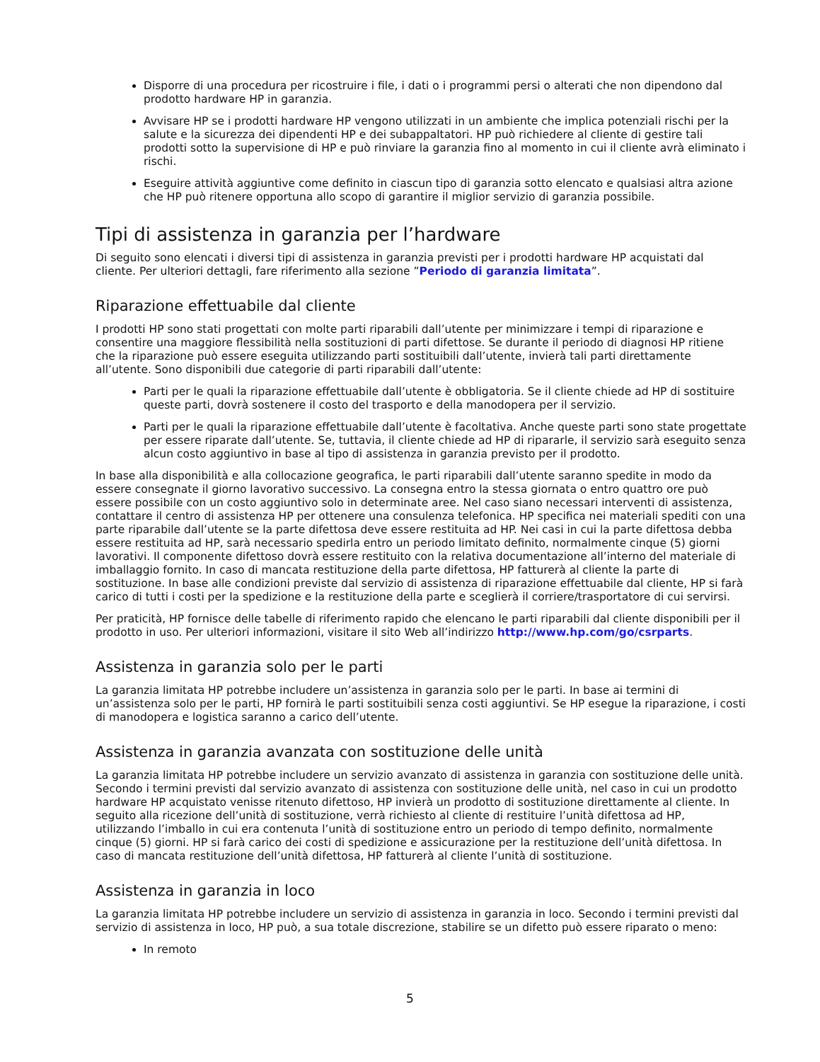Disporre di una procedura per ricostruire i file, i dati o i programmi persi o alterati che non dipendono dal prodotto hardware HP in garanzia.
Avvisare HP se i prodotti hardware HP vengono utilizzati in un ambiente che implica potenziali rischi per la salute e la sicurezza dei dipendenti HP e dei subappaltatori. HP può richiedere al cliente di gestire tali prodotti sotto la supervisione di HP e può rinviare la garanzia fino al momento in cui il cliente avrà eliminato i rischi.
Eseguire attività aggiuntive come definito in ciascun tipo di garanzia sotto elencato e qualsiasi altra azione che HP può ritenere opportuna allo scopo di garantire il miglior servizio di garanzia possibile.
Tipi di assistenza in garanzia per l’hardware
Di seguito sono elencati i diversi tipi di assistenza in garanzia previsti per i prodotti hardware HP acquistati dal cliente. Per ulteriori dettagli, fare riferimento alla sezione ”Periodo di garanzia limitata”.
Riparazione effettuabile dal cliente
I prodotti HP sono stati progettati con molte parti riparabili dall’utente per minimizzare i tempi di riparazione e consentire una maggiore flessibilità nella sostituzioni di parti difettose. Se durante il periodo di diagnosi HP ritiene che la riparazione può essere eseguita utilizzando parti sostituibili dall’utente, invierà tali parti direttamente all’utente. Sono disponibili due categorie di parti riparabili dall’utente:
Parti per le quali la riparazione effettuabile dall’utente è obbligatoria. Se il cliente chiede ad HP di sostituire queste parti, dovrà sostenere il costo del trasporto e della manodopera per il servizio.
Parti per le quali la riparazione effettuabile dall’utente è facoltativa. Anche queste parti sono state progettate per essere riparate dall’utente. Se, tuttavia, il cliente chiede ad HP di ripararle, il servizio sarà eseguito senza alcun costo aggiuntivo in base al tipo di assistenza in garanzia previsto per il prodotto.
In base alla disponibilità e alla collocazione geografica, le parti riparabili dall’utente saranno spedite in modo da essere consegnate il giorno lavorativo successivo. La consegna entro la stessa giornata o entro quattro ore può essere possibile con un costo aggiuntivo solo in determinate aree. Nel caso siano necessari interventi di assistenza, contattare il centro di assistenza HP per ottenere una consulenza telefonica. HP specifica nei materiali spediti con una parte riparabile dall’utente se la parte difettosa deve essere restituita ad HP. Nei casi in cui la parte difettosa debba essere restituita ad HP, sarà necessario spedirla entro un periodo limitato definito, normalmente cinque (5) giorni lavorativi. Il componente difettoso dovrà essere restituito con la relativa documentazione all’interno del materiale di imballaggio fornito. In caso di mancata restituzione della parte difettosa, HP fatturerà al cliente la parte di sostituzione. In base alle condizioni previste dal servizio di assistenza di riparazione effettuabile dal cliente, HP si farà carico di tutti i costi per la spedizione e la restituzione della parte e sceglierà il corriere/trasportatore di cui servirsi.
Per praticità, HP fornisce delle tabelle di riferimento rapido che elencano le parti riparabili dal cliente disponibili per il prodotto in uso. Per ulteriori informazioni, visitare il sito Web all’indirizzo http://www.hp.com/go/csrparts.
Assistenza in garanzia solo per le parti
La garanzia limitata HP potrebbe includere un’assistenza in garanzia solo per le parti. In base ai termini di un’assistenza solo per le parti, HP fornirà le parti sostituibili senza costi aggiuntivi. Se HP esegue la riparazione, i costi di manodopera e logistica saranno a carico dell’utente.
Assistenza in garanzia avanzata con sostituzione delle unità
La garanzia limitata HP potrebbe includere un servizio avanzato di assistenza in garanzia con sostituzione delle unità. Secondo i termini previsti dal servizio avanzato di assistenza con sostituzione delle unità, nel caso in cui un prodotto hardware HP acquistato venisse ritenuto difettoso, HP invierà un prodotto di sostituzione direttamente al cliente. In seguito alla ricezione dell’unità di sostituzione, verrà richiesto al cliente di restituire l’unità difettosa ad HP, utilizzando l’imballo in cui era contenuta l’unità di sostituzione entro un periodo di tempo definito, normalmente cinque (5) giorni. HP si farà carico dei costi di spedizione e assicurazione per la restituzione dell’unità difettosa. In caso di mancata restituzione dell’unità difettosa, HP fatturerà al cliente l’unità di sostituzione.
Assistenza in garanzia in loco
La garanzia limitata HP potrebbe includere un servizio di assistenza in garanzia in loco. Secondo i termini previsti dal servizio di assistenza in loco, HP può, a sua totale discrezione, stabilire se un difetto può essere riparato o meno:
In remoto
5